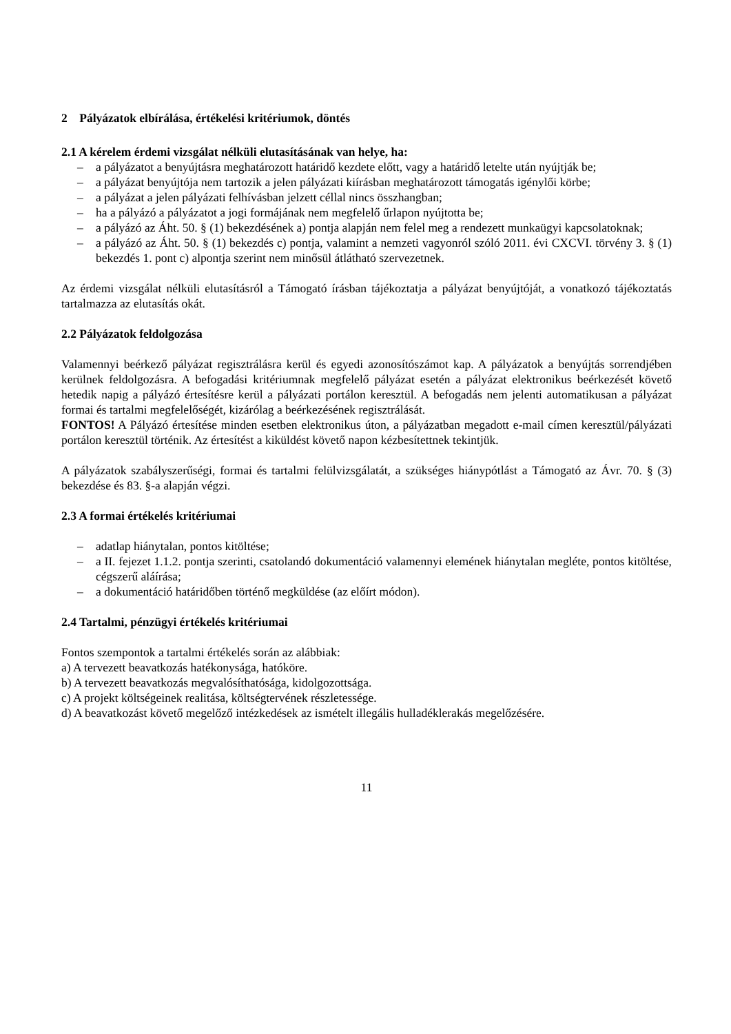2 Pályázatok elbírálása, értékelési kritériumok, döntés
2.1 A kérelem érdemi vizsgálat nélküli elutasításának van helye, ha:
– a pályázatot a benyújtásra meghatározott határidő kezdete előtt, vagy a határidő letelte után nyújtják be;
– a pályázat benyújtója nem tartozik a jelen pályázati kiírásban meghatározott támogatás igénylői körbe;
– a pályázat a jelen pályázati felhívásban jelzett céllal nincs összhangban;
– ha a pályázó a pályázatot a jogi formájának nem megfelelő űrlapon nyújtotta be;
– a pályázó az Áht. 50. § (1) bekezdésének a) pontja alapján nem felel meg a rendezett munkaügyi kapcsolatoknak;
– a pályázó az Áht. 50. § (1) bekezdés c) pontja, valamint a nemzeti vagyonról szóló 2011. évi CXCVI. törvény 3. § (1) bekezdés 1. pont c) alpontja szerint nem minősül átlátható szervezetnek.
Az érdemi vizsgálat nélküli elutasításról a Támogató írásban tájékoztatja a pályázat benyújtóját, a vonatkozó tájékoztatás tartalmazza az elutasítás okát.
2.2 Pályázatok feldolgozása
Valamennyi beérkező pályázat regisztrálásra kerül és egyedi azonosítószámot kap. A pályázatok a benyújtás sorrendjében kerülnek feldolgozásra. A befogadási kritériumnak megfelelő pályázat esetén a pályázat elektronikus beérkezését követő hetedik napig a pályázó értesítésre kerül a pályázati portálon keresztül. A befogadás nem jelenti automatikusan a pályázat formai és tartalmi megfelelőségét, kizárólag a beérkezésének regisztrálását.
FONTOS! A Pályázó értesítése minden esetben elektronikus úton, a pályázatban megadott e-mail címen keresztül/pályázati portálon keresztül történik. Az értesítést a kiküldést követő napon kézbesítettnek tekintjük.
A pályázatok szabályszerűségi, formai és tartalmi felülvizsgálatát, a szükséges hiánypótlást a Támogató az Ávr. 70. § (3) bekezdése és 83. §-a alapján végzi.
2.3 A formai értékelés kritériumai
– adatlap hiánytalan, pontos kitöltése;
– a II. fejezet 1.1.2. pontja szerinti, csatolandó dokumentáció valamennyi elemének hiánytalan megléte, pontos kitöltése, cégszerű aláírása;
– a dokumentáció határidőben történő megküldése (az előírt módon).
2.4 Tartalmi, pénzügyi értékelés kritériumai
Fontos szempontok a tartalmi értékelés során az alábbiak:
a) A tervezett beavatkozás hatékonysága, hatóköre.
b) A tervezett beavatkozás megvalósíthatósága, kidolgozottsága.
c) A projekt költségeinek realitása, költségtervének részletessége.
d) A beavatkozást követő megelőző intézkedések az ismételt illegális hulladéklerakás megelőzésére.
11